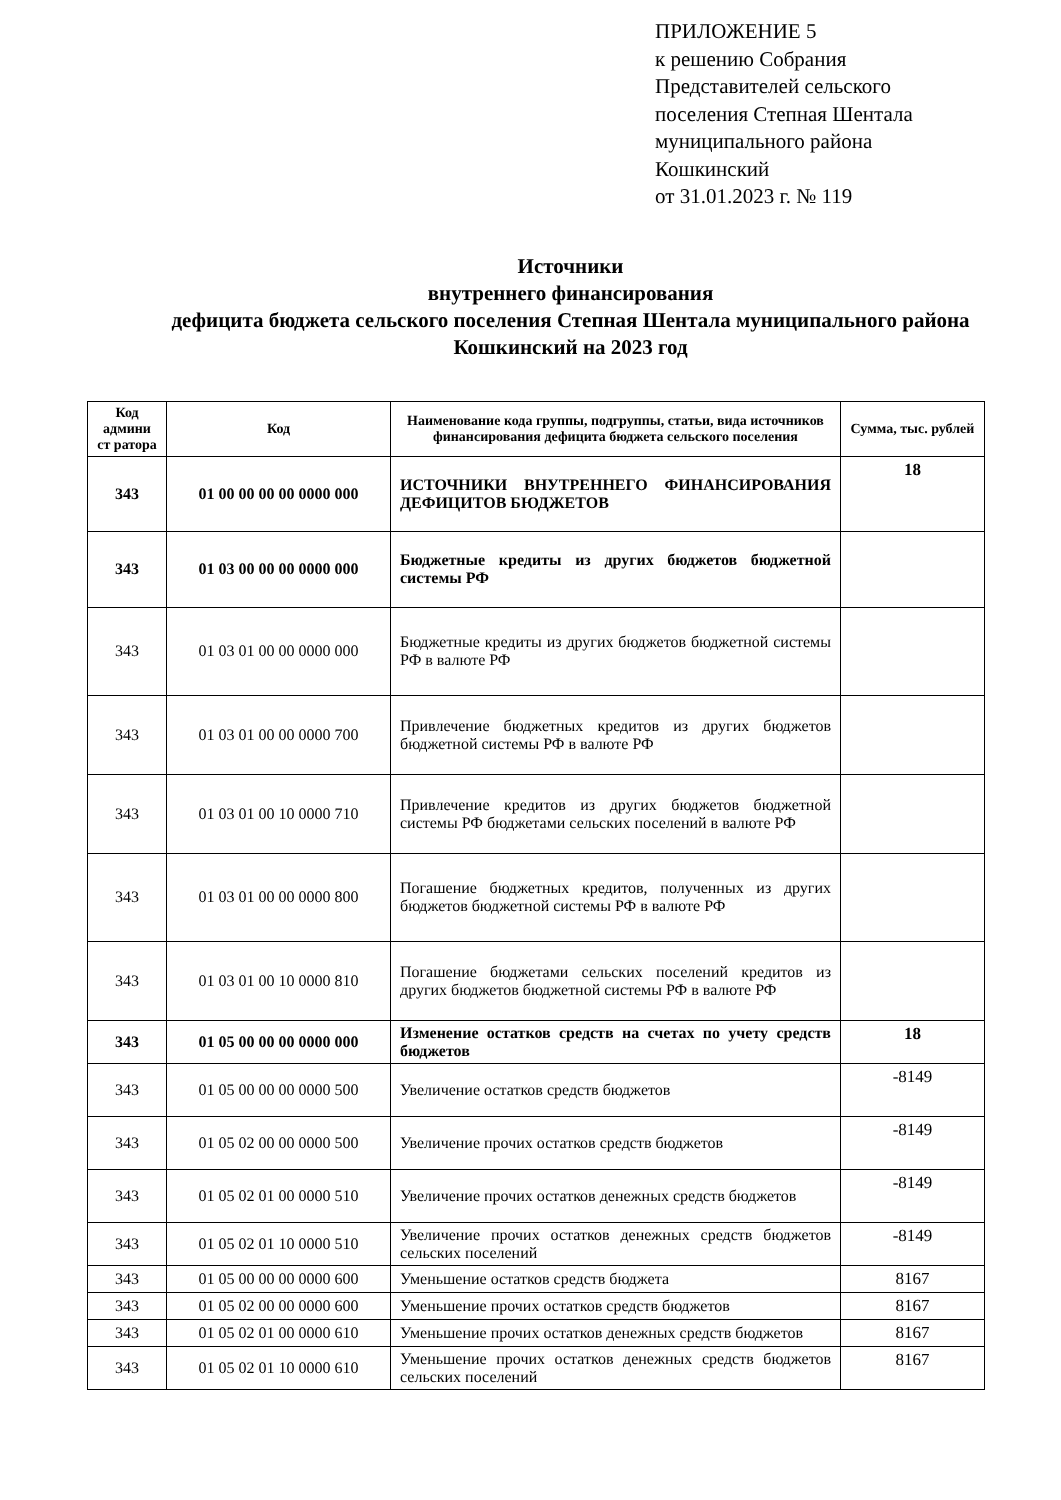ПРИЛОЖЕНИЕ 5
к решению Собрания
Представителей сельского
поселения Степная Шентала
муниципального района
Кошкинский
от 31.01.2023 г. № 119
Источники
внутреннего финансирования
дефицита бюджета сельского поселения Степная Шентала муниципального района Кошкинский на 2023 год
| Код админи ст ратора | Код | Наименование кода группы, подгруппы, статьи, вида источников финансирования дефицита бюджета сельского поселения | Сумма, тыс. рублей |
| --- | --- | --- | --- |
| 343 | 01 00 00 00 00 0000 000 | ИСТОЧНИКИ ВНУТРЕННЕГО ФИНАНСИРОВАНИЯ ДЕФИЦИТОВ БЮДЖЕТОВ | 18 |
| 343 | 01 03 00 00 00 0000 000 | Бюджетные кредиты из других бюджетов бюджетной системы РФ | |
| 343 | 01 03 01 00 00 0000 000 | Бюджетные кредиты из других бюджетов бюджетной системы РФ в валюте РФ | |
| 343 | 01 03 01 00 00 0000 700 | Привлечение бюджетных кредитов из других бюджетов бюджетной системы РФ в валюте РФ | |
| 343 | 01 03 01 00 10 0000 710 | Привлечение кредитов из других бюджетов бюджетной системы РФ бюджетами сельских поселений в валюте РФ | |
| 343 | 01 03 01 00 00 0000 800 | Погашение бюджетных кредитов, полученных из других бюджетов бюджетной системы РФ в валюте РФ | |
| 343 | 01 03 01 00 10 0000 810 | Погашение бюджетами сельских поселений кредитов из других бюджетов бюджетной системы РФ в валюте РФ | |
| 343 | 01 05 00 00 00 0000 000 | Изменение остатков средств на счетах по учету средств бюджетов | 18 |
| 343 | 01 05 00 00 00 0000 500 | Увеличение остатков средств бюджетов | -8149 |
| 343 | 01 05 02 00 00 0000 500 | Увеличение прочих остатков средств бюджетов | -8149 |
| 343 | 01 05 02 01 00 0000 510 | Увеличение прочих остатков денежных средств бюджетов | -8149 |
| 343 | 01 05 02 01 10 0000 510 | Увеличение прочих остатков денежных средств бюджетов сельских поселений | -8149 |
| 343 | 01 05 00 00 00 0000 600 | Уменьшение остатков средств бюджета | 8167 |
| 343 | 01 05 02 00 00 0000 600 | Уменьшение прочих остатков средств бюджетов | 8167 |
| 343 | 01 05 02 01 00 0000 610 | Уменьшение прочих остатков денежных средств бюджетов | 8167 |
| 343 | 01 05 02 01 10 0000 610 | Уменьшение прочих остатков денежных средств бюджетов сельских поселений | 8167 |